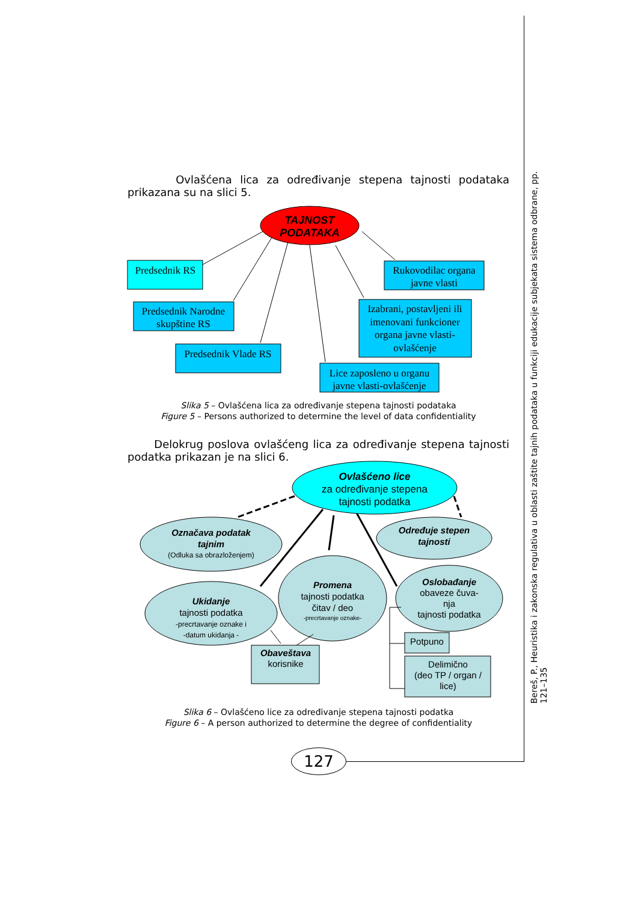Ovlašćena lica za određivanje stepena tajnosti podataka prikazana su na slici 5.
TAJNOST
PODATAKA
Predsednik RS
Predsednik Narodne
skupštine RS
Predsednik Vlade RS
Rukovodilac organa
javne vlasti
Izabrani, postavljeni ili
imenovani funkcioner
organa javne vlasti-
ovlašćenje
Lice zaposleno u organu
javne vlasti-ovlašćenje
Slika 5 – Ovlašćena lica za određivanje stepena tajnosti podataka
Figure 5 – Persons authorized to determine the level of data confidentiality
Delokrug poslova ovlašćeng lica za određivanje stepena tajnosti podatka prikazan je na slici 6.
Ovlašćeno lice
za određivanje stepena
tajnosti podatka
Označava podatak
tajnim
(Odluka sa obrazloženjem)
Određuje stepen
tajnosti
Promena
tajnosti podatka
čitav / deo
-precrtavanje oznake-
Ukidanje
tajnosti podatka
-precrtavanje oznake i
-datum ukidanja -
Oslobađanje
obaveze čuva-
nja
tajnosti podatka
Obaveštava
korisnike
Potpuno
Delimično
(deo TP / organ /
lice)
Slika 6 – Ovlašćeno lice za određivanje stepena tajnosti podatka
Figure 6 – A person authorized to determine the degree of confidentiality
127
Bereš, P., Heuristika i zakonska regulativa u oblasti zaštite tajnih podataka u funkciji edukacije subjekata sistema odbrane, pp. 121–135